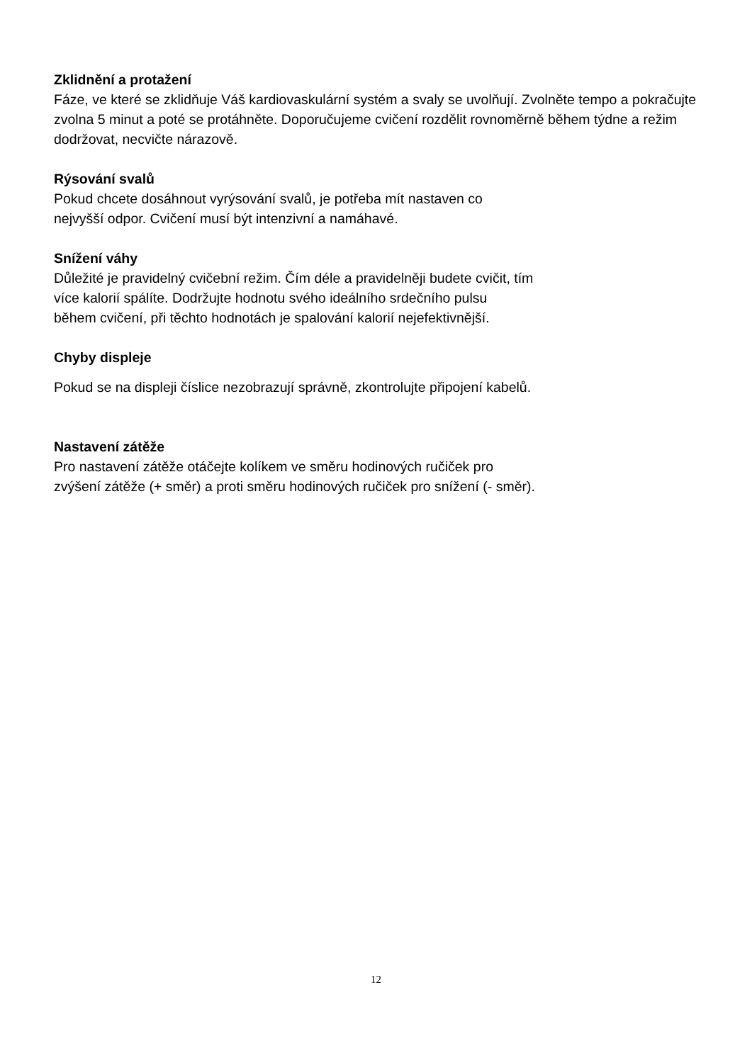Zklidnění a protažení
Fáze, ve které se zklidňuje Váš kardiovaskulární systém a svaly se uvolňují. Zvolněte tempo a pokračujte zvolna 5 minut a poté se protáhněte. Doporučujeme cvičení rozdělit rovnoměrně během týdne a režim dodržovat, necvičte nárazově.
Rýsování svalů
Pokud chcete dosáhnout vyrýsování svalů, je potřeba mít nastaven co
nejvyšší odpor. Cvičení musí být intenzivní a namáhavé.
Snížení váhy
Důležité je pravidelný cvičební režim. Čím déle a pravidelněji budete cvičit, tím
více kalorií spálíte. Dodržujte hodnotu svého ideálního srdečního pulsu
během cvičení, při těchto hodnotách je spalování kalorií nejefektivnější.
Chyby displeje
Pokud se na displeji číslice nezobrazují správně, zkontrolujte připojení kabelů.
Nastavení zátěže
Pro nastavení zátěže otáčejte kolíkem ve směru hodinových ručiček pro
zvýšení zátěže (+ směr) a proti směru hodinových ručiček pro snížení (- směr).
12